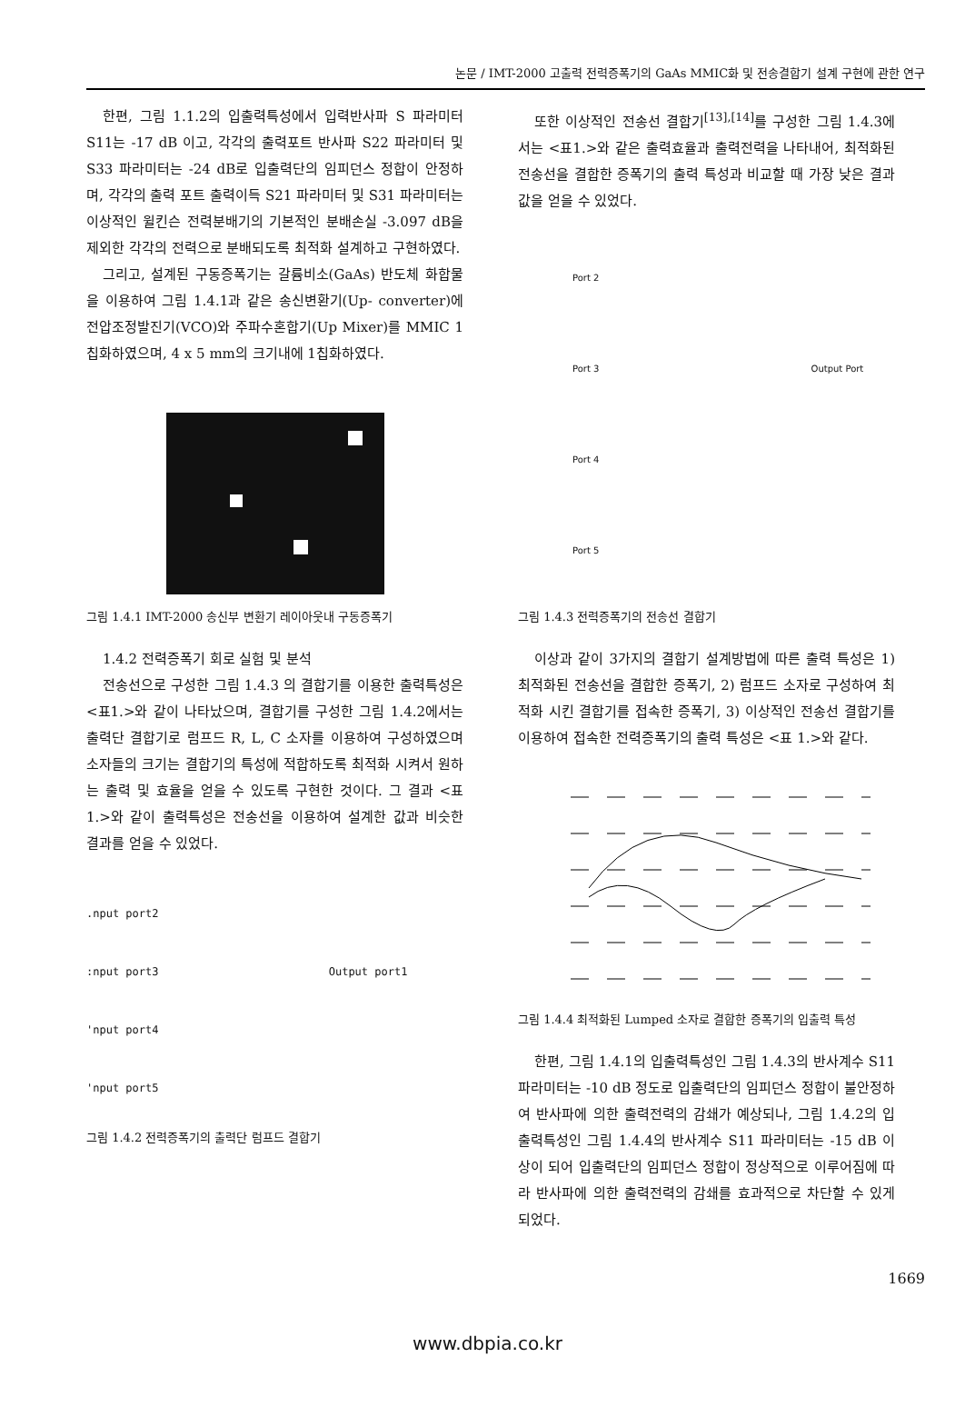논문 / IMT-2000 고출력 전력증폭기의 GaAs MMIC화 및 전송결합기 설계 구현에 관한 연구
한편, 그림 1.1.2의 입출력특성에서 입력반사파 S 파라미터 S11는 -17 dB 이고, 각각의 출력포트 반사파 S22 파라미터 및 S33 파라미터는 -24 dB로 입출력단의 임피던스 정합이 안정하며, 각각의 출력 포트 출력이득 S21 파라미터 및 S31 파라미터는 이상적인 윌킨슨 전력분배기의 기본적인 분배손실 -3.097 dB을 제외한 각각의 전력으로 분배되도록 최적화 설계하고 구현하였다.
그리고, 설계된 구동증폭기는 갈륨비소(GaAs) 반도체 화합물을 이용하여 그림 1.4.1과 같은 송신변환기(Up- converter)에 전압조정발진기(VCO)와 주파수혼합기(Up Mixer)를 MMIC 1칩화하였으며, 4 x 5 mm의 크기내에 1칩화하였다.
그림 1.4.1 IMT-2000 송신부 변환기 레이아웃내 구동증폭기
1.4.2 전력증폭기 회로 실험 및 분석
전송선으로 구성한 그림 1.4.3 의 결합기를 이용한 출력특성은 <표1.>와 같이 나타났으며, 결합기를 구성한 그림 1.4.2에서는 출력단 결합기로 럼프드 R, L, C 소자를 이용하여 구성하였으며 소자들의 크기는 결합기의 특성에 적합하도록 최적화 시켜서 원하는 출력 및 효율을 얻을 수 있도록 구현한 것이다. 그 결과 <표 1.>와 같이 출력특성은 전송선을 이용하여 설계한 값과 비슷한 결과를 얻을 수 있었다.
.nput port2
:nput port3 Output port1
'nput port4
'nput port5
그림 1.4.2 전력증폭기의 출력단 럼프드 결합기
또한 이상적인 전송선 결합기<sup>[13],[14]</sup>를 구성한 그림 1.4.3에서는 <표1.>와 같은 출력효율과 출력전력을 나타내어, 최적화된 전송선을 결합한 증폭기의 출력 특성과 비교할 때 가장 낮은 결과 값을 얻을 수 있었다.
Port 2
Port 3 Output Port
Port 4
Port 5
그림 1.4.3 전력증폭기의 전송선 결합기
이상과 같이 3가지의 결합기 설계방법에 따른 출력 특성은 1) 최적화된 전송선을 결합한 증폭기, 2) 럼프드 소자로 구성하여 최적화 시킨 결합기를 접속한 증폭기, 3) 이상적인 전송선 결합기를 이용하여 접속한 전력증폭기의 출력 특성은 <표 1.>와 같다.
그림 1.4.4 최적화된 Lumped 소자로 결합한 증폭기의 입출력 특성
한편, 그림 1.4.1의 입출력특성인 그림 1.4.3의 반사계수 S11 파라미터는 -10 dB 정도로 입출력단의 임피던스 정합이 불안정하여 반사파에 의한 출력전력의 감쇄가 예상되나, 그림 1.4.2의 입출력특성인 그림 1.4.4의 반사계수 S11 파라미터는 -15 dB 이상이 되어 입출력단의 임피던스 정합이 정상적으로 이루어짐에 따라 반사파에 의한 출력전력의 감쇄를 효과적으로 차단할 수 있게 되었다.
1669
www.dbpia.co.kr